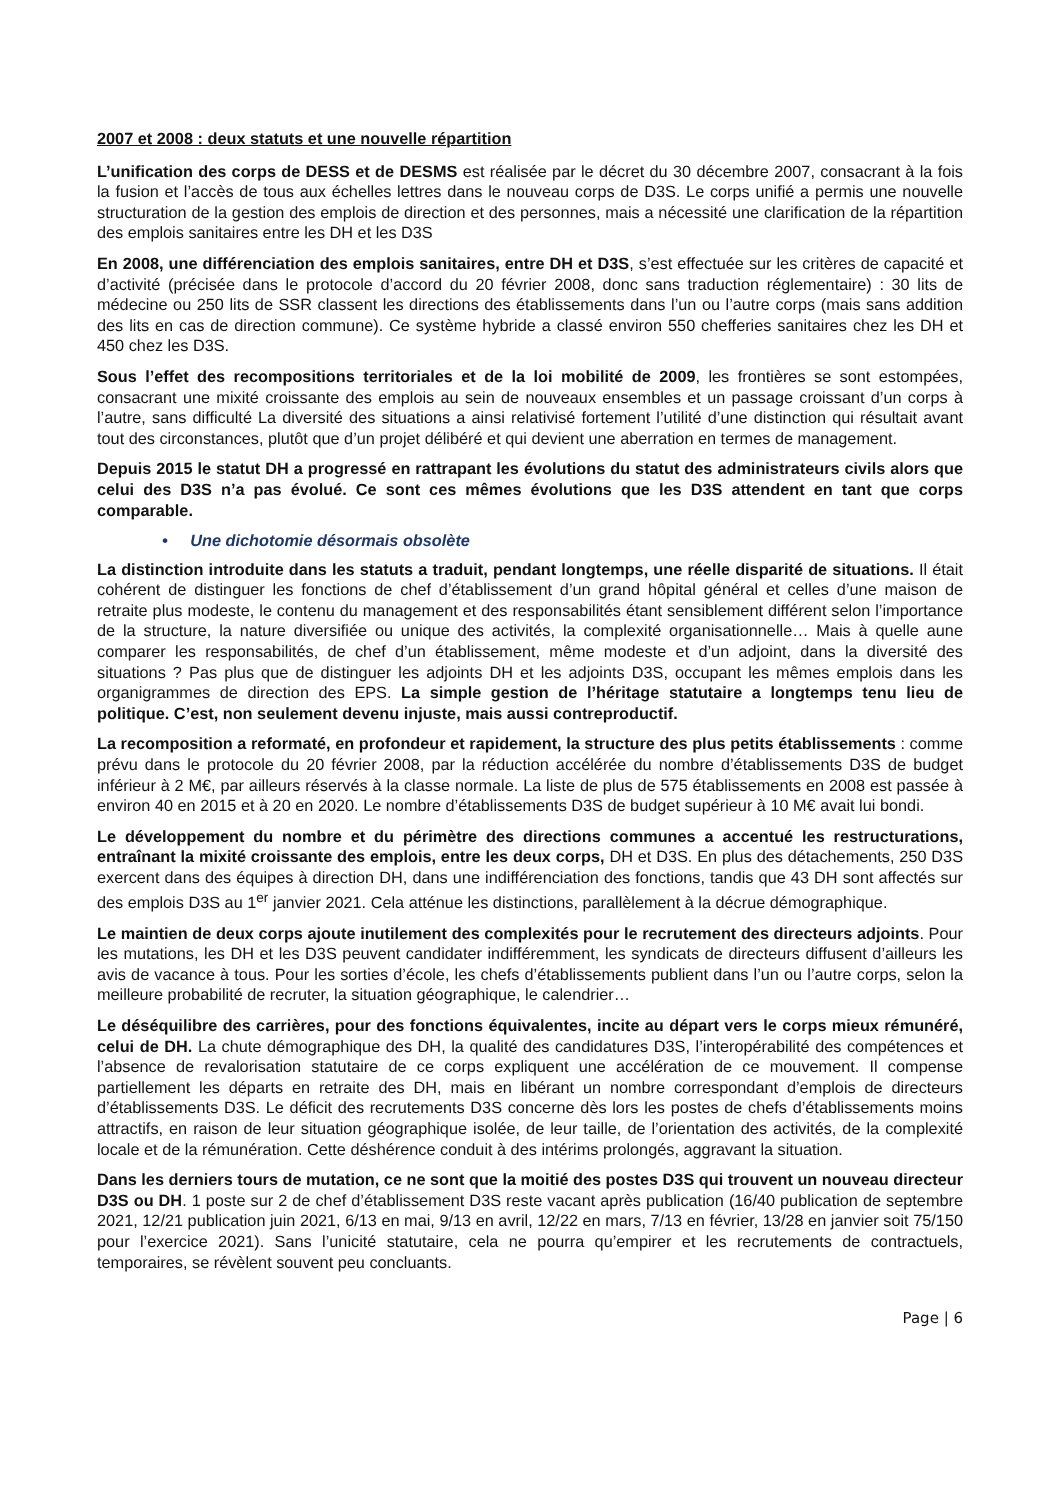2007 et 2008 : deux statuts et une nouvelle répartition
L’unification des corps de DESS et de DESMS est réalisée par le décret du 30 décembre 2007, consacrant à la fois la fusion et l’accès de tous aux échelles lettres dans le nouveau corps de D3S. Le corps unifié a permis une nouvelle structuration de la gestion des emplois de direction et des personnes, mais a nécessité une clarification de la répartition des emplois sanitaires entre les DH et les D3S
En 2008, une différenciation des emplois sanitaires, entre DH et D3S, s’est effectuée sur les critères de capacité et d’activité (précisée dans le protocole d’accord du 20 février 2008, donc sans traduction réglementaire) : 30 lits de médecine ou 250 lits de SSR classent les directions des établissements dans l’un ou l’autre corps (mais sans addition des lits en cas de direction commune). Ce système hybride a classé environ 550 chefferies sanitaires chez les DH et 450 chez les D3S.
Sous l’effet des recompositions territoriales et de la loi mobilité de 2009, les frontières se sont estompées, consacrant une mixité croissante des emplois au sein de nouveaux ensembles et un passage croissant d’un corps à l’autre, sans difficulté La diversité des situations a ainsi relativisé fortement l’utilité d’une distinction qui résultait avant tout des circonstances, plutôt que d’un projet délibéré et qui devient une aberration en termes de management.
Depuis 2015 le statut DH a progressé en rattrapant les évolutions du statut des administrateurs civils alors que celui des D3S n’a pas évolué. Ce sont ces mêmes évolutions que les D3S attendent en tant que corps comparable.
• Une dichotomie désormais obsolète
La distinction introduite dans les statuts a traduit, pendant longtemps, une réelle disparité de situations. Il était cohérent de distinguer les fonctions de chef d’établissement d’un grand hôpital général et celles d’une maison de retraite plus modeste, le contenu du management et des responsabilités étant sensiblement différent selon l’importance de la structure, la nature diversifiée ou unique des activités, la complexité organisationnelle… Mais à quelle aune comparer les responsabilités, de chef d’un établissement, même modeste et d’un adjoint, dans la diversité des situations ? Pas plus que de distinguer les adjoints DH et les adjoints D3S, occupant les mêmes emplois dans les organigrammes de direction des EPS. La simple gestion de l’héritage statutaire a longtemps tenu lieu de politique. C’est, non seulement devenu injuste, mais aussi contreproductif.
La recomposition a reformaté, en profondeur et rapidement, la structure des plus petits établissements : comme prévu dans le protocole du 20 février 2008, par la réduction accélérée du nombre d’établissements D3S de budget inférieur à 2 M€, par ailleurs réservés à la classe normale. La liste de plus de 575 établissements en 2008 est passée à environ 40 en 2015 et à 20 en 2020. Le nombre d’établissements D3S de budget supérieur à 10 M€ avait lui bondi.
Le développement du nombre et du périmètre des directions communes a accentué les restructurations, entraînant la mixité croissante des emplois, entre les deux corps, DH et D3S. En plus des détachements, 250 D3S exercent dans des équipes à direction DH, dans une indifférenciation des fonctions, tandis que 43 DH sont affectés sur des emplois D3S au 1<sup>er</sup> janvier 2021. Cela atténue les distinctions, parallèlement à la décrue démographique.
Le maintien de deux corps ajoute inutilement des complexités pour le recrutement des directeurs adjoints. Pour les mutations, les DH et les D3S peuvent candidater indifféremment, les syndicats de directeurs diffusent d’ailleurs les avis de vacance à tous. Pour les sorties d’école, les chefs d’établissements publient dans l’un ou l’autre corps, selon la meilleure probabilité de recruter, la situation géographique, le calendrier…
Le déséquilibre des carrières, pour des fonctions équivalentes, incite au départ vers le corps mieux rémunéré, celui de DH. La chute démographique des DH, la qualité des candidatures D3S, l’interopérabilité des compétences et l’absence de revalorisation statutaire de ce corps expliquent une accélération de ce mouvement. Il compense partiellement les départs en retraite des DH, mais en libérant un nombre correspondant d’emplois de directeurs d’établissements D3S. Le déficit des recrutements D3S concerne dès lors les postes de chefs d’établissements moins attractifs, en raison de leur situation géographique isolée, de leur taille, de l’orientation des activités, de la complexité locale et de la rémunération. Cette déshérence conduit à des intérims prolongés, aggravant la situation.
Dans les derniers tours de mutation, ce ne sont que la moitié des postes D3S qui trouvent un nouveau directeur D3S ou DH. 1 poste sur 2 de chef d’établissement D3S reste vacant après publication (16/40 publication de septembre 2021, 12/21 publication juin 2021, 6/13 en mai, 9/13 en avril, 12/22 en mars, 7/13 en février, 13/28 en janvier soit 75/150 pour l’exercice 2021). Sans l’unicité statutaire, cela ne pourra qu’empirer et les recrutements de contractuels, temporaires, se révèlent souvent peu concluants.
Page | 6